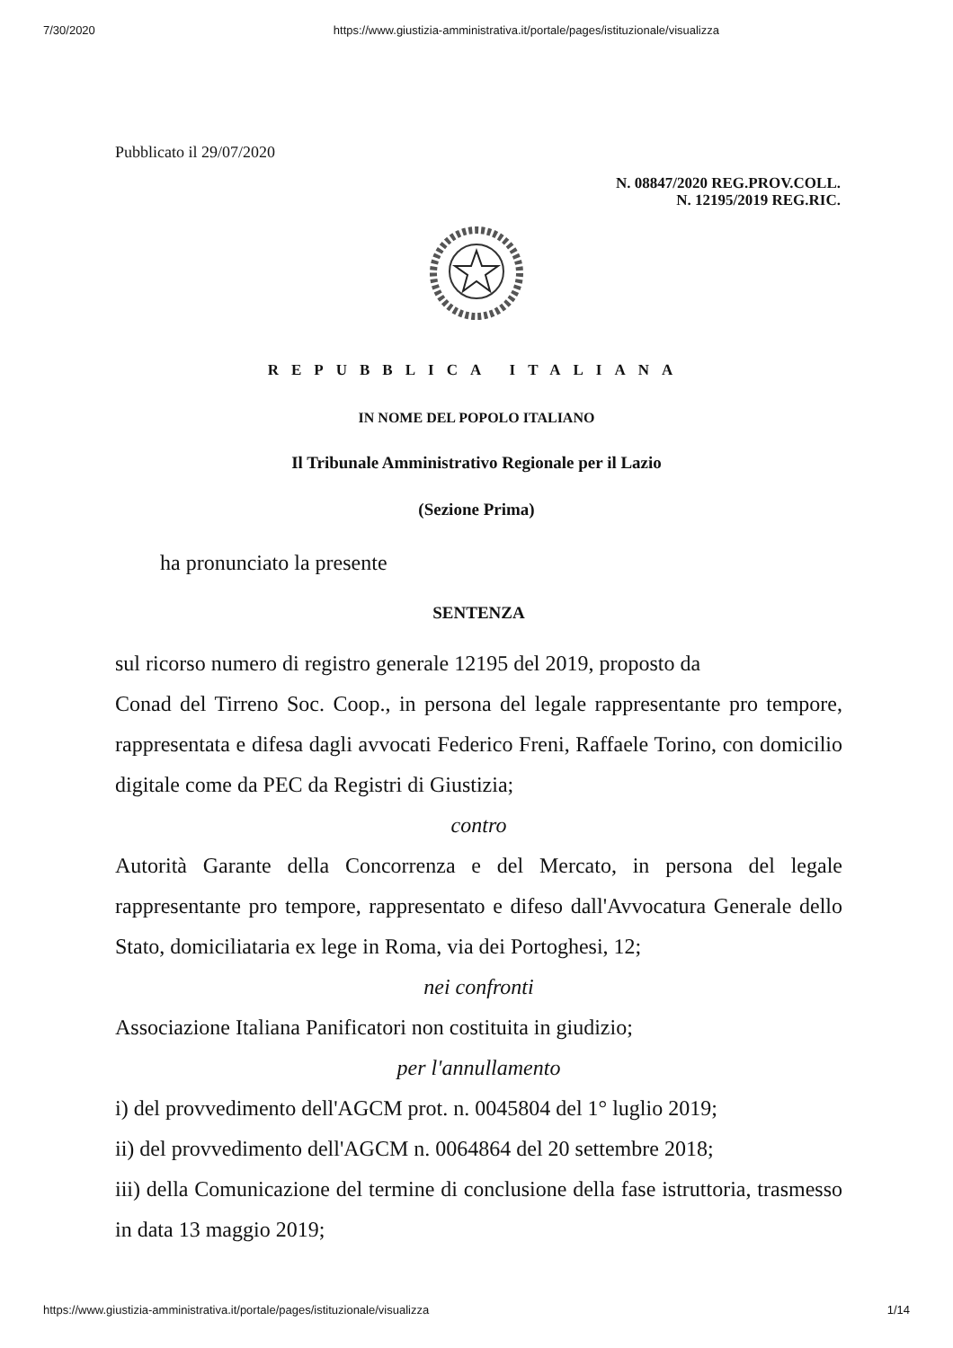7/30/2020 https://www.giustizia-amministrativa.it/portale/pages/istituzionale/visualizza
Pubblicato il 29/07/2020
N. 08847/2020 REG.PROV.COLL.
N. 12195/2019 REG.RIC.
REPUBBLICA ITALIANA
IN NOME DEL POPOLO ITALIANO
Il Tribunale Amministrativo Regionale per il Lazio
(Sezione Prima)
ha pronunciato la presente
SENTENZA
sul ricorso numero di registro generale 12195 del 2019, proposto da
Conad del Tirreno Soc. Coop., in persona del legale rappresentante pro tempore, rappresentata e difesa dagli avvocati Federico Freni, Raffaele Torino, con domicilio digitale come da PEC da Registri di Giustizia;
contro
Autorità Garante della Concorrenza e del Mercato, in persona del legale rappresentante pro tempore, rappresentato e difeso dall'Avvocatura Generale dello Stato, domiciliataria ex lege in Roma, via dei Portoghesi, 12;
nei confronti
Associazione Italiana Panificatori non costituita in giudizio;
per l'annullamento
i) del provvedimento dell'AGCM prot. n. 0045804 del 1° luglio 2019;
ii) del provvedimento dell'AGCM n. 0064864 del 20 settembre 2018;
iii) della Comunicazione del termine di conclusione della fase istruttoria, trasmesso in data 13 maggio 2019;
https://www.giustizia-amministrativa.it/portale/pages/istituzionale/visualizza 1/14